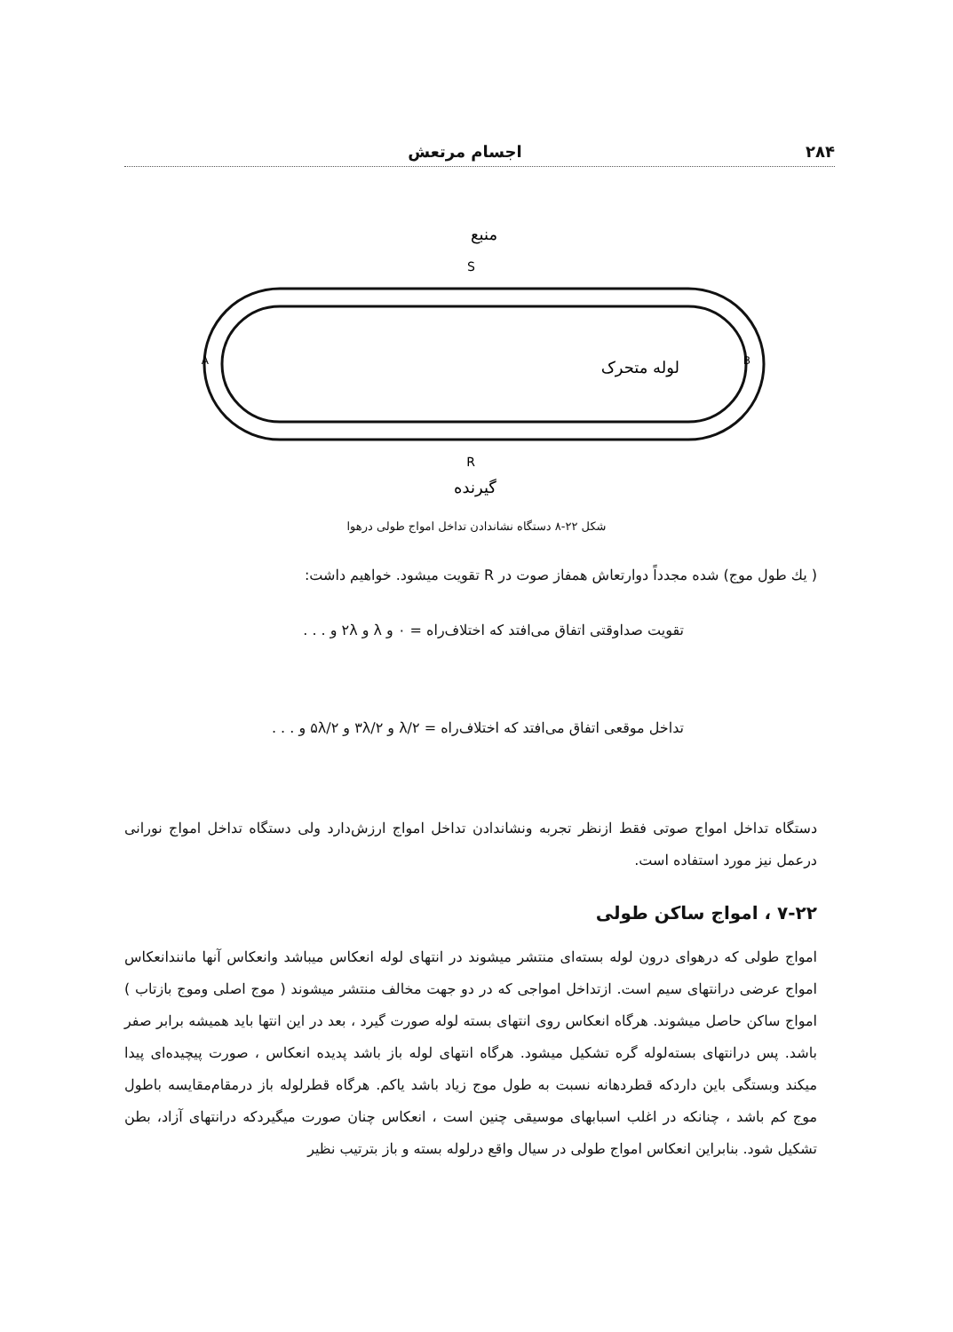۲۸۴ اجسام مرتعش
S
R
A
B
منبع
لوله متحرک
گیرنده
شکل ۲۲-۸ دستگاه نشاندادن تداخل امواج طولی درهوا
( یك طول موج) شده مجدداً دوارتعاش همفاز صوت در R تقویت میشود. خواهیم داشت:
تقویت صداوقتی اتفاق می‌افتد که اختلاف‌راه = ۰ و λ و ۲λ و . . .
تداخل موقعی اتفاق می‌افتد که اختلاف‌راه = λ/۲ و ۳λ/۲ و ۵λ/۲ و . . .
دستگاه تداخل امواج صوتی فقط ازنظر تجربه ونشاندادن تداخل امواج ارزش‌دارد ولی دستگاه تداخل امواج نورانی درعمل نیز مورد استفاده است.
۷-۲۲ ، امواج ساکن طولی
امواج طولی که درهوای درون لوله بسته‌ای منتشر میشوند در انتهای لوله انعکاس میباشد وانعکاس آنها مانندانعکاس امواج عرضی درانتهای سیم است. ازتداخل امواجی که در دو جهت مخالف منتشر میشوند ( موج اصلی وموج بازتاب ) امواج ساکن حاصل میشوند. هرگاه انعکاس روی انتهای بسته لوله صورت گیرد ، بعد در این انتها باید همیشه برابر صفر باشد. پس درانتهای بسته‌لوله گره تشکیل میشود. هرگاه انتهای لوله باز باشد پدیده انعکاس ، صورت پیچیده‌ای پیدا میکند وبستگی باین داردکه قطردهانه نسبت به طول موج زیاد باشد یاکم. هرگاه قطرلوله باز درمقام‌مقایسه باطول موج کم باشد ، چنانکه در اغلب اسبابهای موسیقی چنین است ، انعکاس چنان صورت میگیردکه درانتهای آزاد، بطن تشکیل شود. بنابراین انعکاس امواج طولی در سیال واقع درلوله بسته و باز بترتیب نظیر